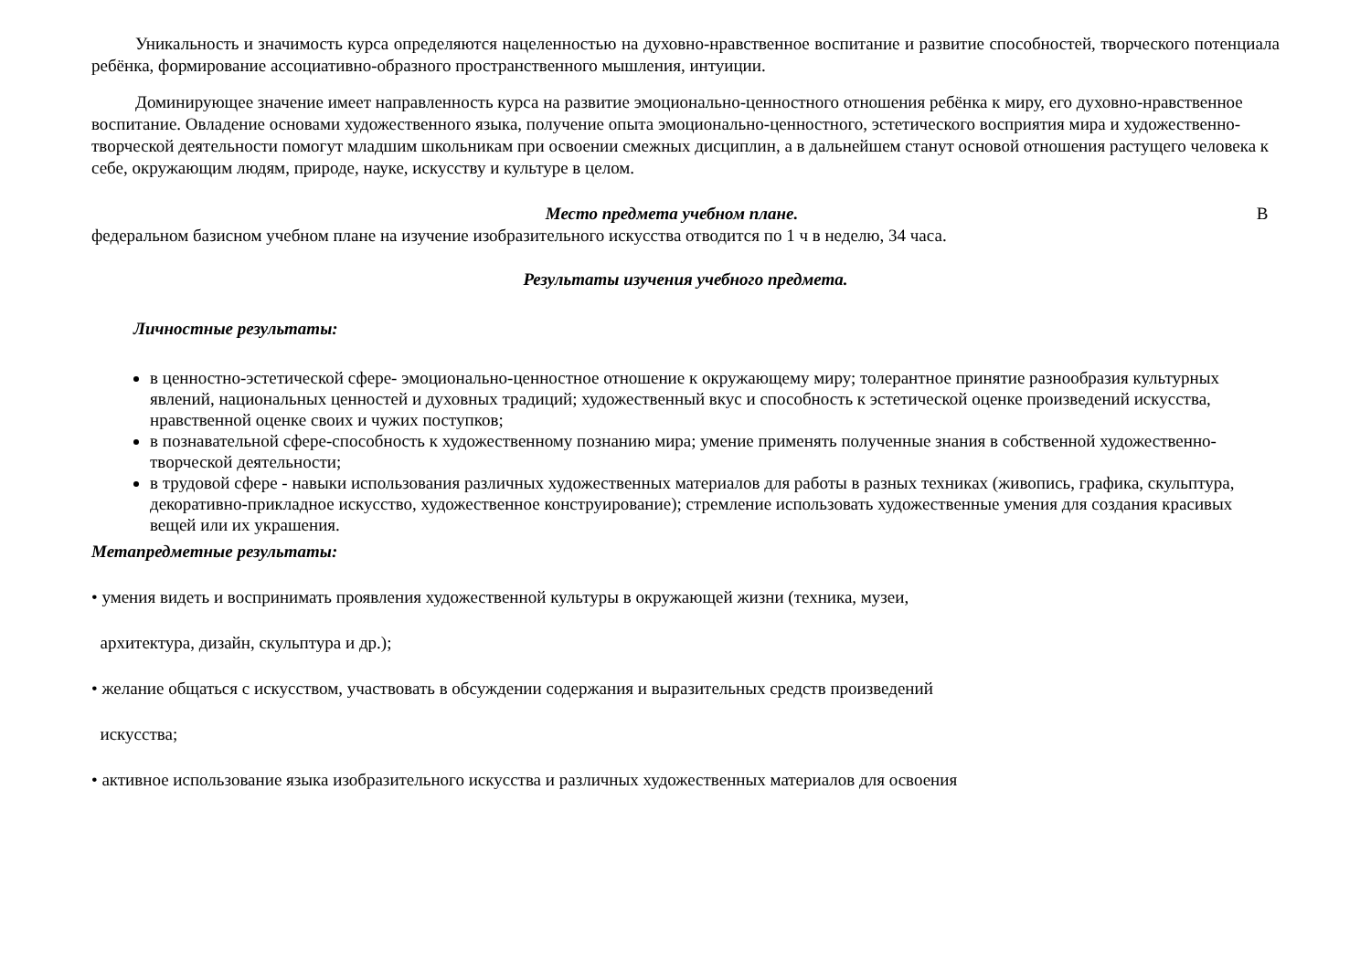Уникальность и значимость курса определяются нацеленностью на духовно-нравственное воспитание и развитие способностей, творческого потенциала ребёнка, формирование ассоциативно-образного пространственного мышления, интуиции.
Доминирующее значение имеет направленность курса на развитие эмоционально-ценностного отношения ребёнка к миру, его духовно-нравственное воспитание. Овладение основами художественного языка, получение опыта эмоционально-ценностного, эстетического восприятия мира и художественно-творческой деятельности помогут младшим школьникам при освоении смежных дисциплин, а в дальнейшем станут основой отношения растущего человека к себе, окружающим людям, природе, науке, искусству и культуре в целом.
Место предмета учебном плане. В
федеральном базисном учебном плане на изучение изобразительного искусства отводится по 1 ч в неделю, 34 часа.
Результаты изучения учебного предмета.
Личностные результаты:
в ценностно-эстетической сфере- эмоционально-ценностное отношение к окружающему миру; толерантное принятие разнообразия культурных явлений, национальных ценностей и духовных традиций; художественный вкус и способность к эстетической оценке произведений искусства, нравственной оценке своих и чужих поступков;
в познавательной сфере-способность к художественному познанию мира; умение применять полученные знания в собственной художественно-творческой деятельности;
в трудовой сфере - навыки использования различных художественных материалов для работы в разных техниках (живопись, графика, скульптура, декоративно-прикладное искусство, художественное конструирование); стремление использовать художественные умения для создания красивых вещей или их украшения.
Метапредметные результаты:
• умения видеть и воспринимать проявления художественной культуры в окружающей жизни (техника, музеи,
архитектура, дизайн, скульптура и др.);
• желание общаться с искусством, участвовать в обсуждении содержания и выразительных средств произведений
искусства;
• активное использование языка изобразительного искусства и различных художественных материалов для освоения